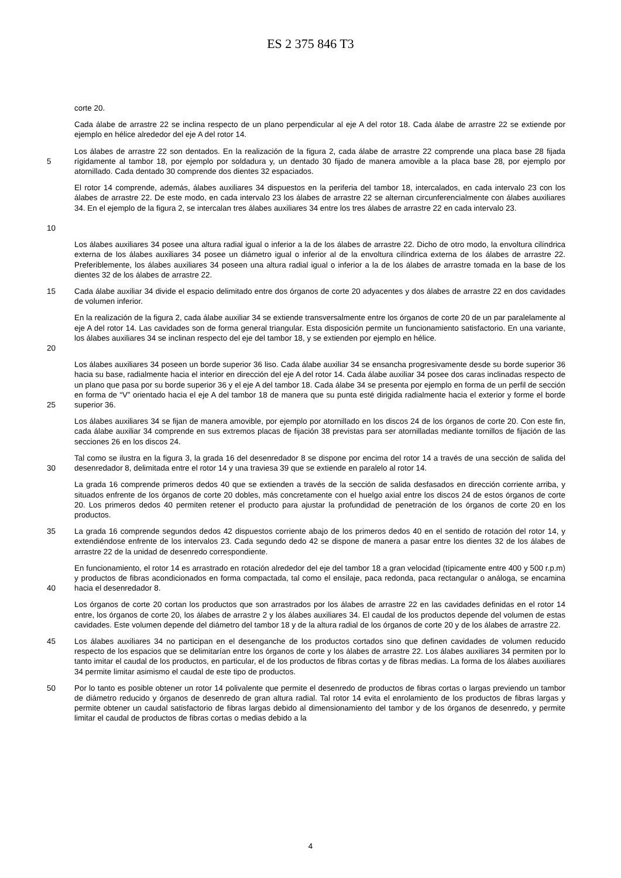ES 2 375 846 T3
corte 20.
Cada álabe de arrastre 22 se inclina respecto de un plano perpendicular al eje A del rotor 18. Cada álabe de arrastre 22 se extiende por ejemplo en hélice alrededor del eje A del rotor 14.
5 Los álabes de arrastre 22 son dentados. En la realización de la figura 2, cada álabe de arrastre 22 comprende una placa base 28 fijada rígidamente al tambor 18, por ejemplo por soldadura y, un dentado 30 fijado de manera amovible a la placa base 28, por ejemplo por atornillado. Cada dentado 30 comprende dos dientes 32 espaciados.
10 El rotor 14 comprende, además, álabes auxiliares 34 dispuestos en la periferia del tambor 18, intercalados, en cada intervalo 23 con los álabes de arrastre 22. De este modo, en cada intervalo 23 los álabes de arrastre 22 se alternan circunferencialmente con álabes auxiliares 34. En el ejemplo de la figura 2, se intercalan tres álabes auxiliares 34 entre los tres álabes de arrastre 22 en cada intervalo 23.
Los álabes auxiliares 34 posee una altura radial igual o inferior a la de los álabes de arrastre 22. Dicho de otro modo, la envoltura cilíndrica externa de los álabes auxiliares 34 posee un diámetro igual o inferior al de la envoltura cilíndrica externa de los álabes de arrastre 22. Preferiblemente, los álabes auxiliares 34 poseen una altura radial igual o inferior a la de los álabes de arrastre tomada en la base de los dientes 32 de los álabes de arrastre 22.
15 Cada álabe auxiliar 34 divide el espacio delimitado entre dos órganos de corte 20 adyacentes y dos álabes de arrastre 22 en dos cavidades de volumen inferior.
20 En la realización de la figura 2, cada álabe auxiliar 34 se extiende transversalmente entre los órganos de corte 20 de un par paralelamente al eje A del rotor 14. Las cavidades son de forma general triangular. Esta disposición permite un funcionamiento satisfactorio. En una variante, los álabes auxiliares 34 se inclinan respecto del eje del tambor 18, y se extienden por ejemplo en hélice.
25 Los álabes auxiliares 34 poseen un borde superior 36 liso. Cada álabe auxiliar 34 se ensancha progresivamente desde su borde superior 36 hacia su base, radialmente hacia el interior en dirección del eje A del rotor 14. Cada álabe auxiliar 34 posee dos caras inclinadas respecto de un plano que pasa por su borde superior 36 y el eje A del tambor 18. Cada álabe 34 se presenta por ejemplo en forma de un perfil de sección en forma de “V” orientado hacia el eje A del tambor 18 de manera que su punta esté dirigida radialmente hacia el exterior y forme el borde superior 36.
Los álabes auxiliares 34 se fijan de manera amovible, por ejemplo por atornillado en los discos 24 de los órganos de corte 20. Con este fin, cada álabe auxiliar 34 comprende en sus extremos placas de fijación 38 previstas para ser atornilladas mediante tornillos de fijación de las secciones 26 en los discos 24.
30 Tal como se ilustra en la figura 3, la grada 16 del desenredador 8 se dispone por encima del rotor 14 a través de una sección de salida del desenredador 8, delimitada entre el rotor 14 y una traviesa 39 que se extiende en paralelo al rotor 14.
La grada 16 comprende primeros dedos 40 que se extienden a través de la sección de salida desfasados en dirección corriente arriba, y situados enfrente de los órganos de corte 20 dobles, más concretamente con el huelgo axial entre los discos 24 de estos órganos de corte 20. Los primeros dedos 40 permiten retener el producto para ajustar la profundidad de penetración de los órganos de corte 20 en los productos.
35 La grada 16 comprende segundos dedos 42 dispuestos corriente abajo de los primeros dedos 40 en el sentido de rotación del rotor 14, y extendiéndose enfrente de los intervalos 23. Cada segundo dedo 42 se dispone de manera a pasar entre los dientes 32 de los álabes de arrastre 22 de la unidad de desenredo correspondiente.
40 En funcionamiento, el rotor 14 es arrastrado en rotación alrededor del eje del tambor 18 a gran velocidad (típicamente entre 400 y 500 r.p.m) y productos de fibras acondicionados en forma compactada, tal como el ensilaje, paca redonda, paca rectangular o análoga, se encamina hacia el desenredador 8.
Los órganos de corte 20 cortan los productos que son arrastrados por los álabes de arrastre 22 en las cavidades definidas en el rotor 14 entre, los órganos de corte 20, los álabes de arrastre 2 y los álabes auxiliares 34. El caudal de los productos depende del volumen de estas cavidades. Este volumen depende del diámetro del tambor 18 y de la altura radial de los órganos de corte 20 y de los álabes de arrastre 22.
45 Los álabes auxiliares 34 no participan en el desenganche de los productos cortados sino que definen cavidades de volumen reducido respecto de los espacios que se delimitarían entre los órganos de corte y los álabes de arrastre 22. Los álabes auxiliares 34 permiten por lo tanto imitar el caudal de los productos, en particular, el de los productos de fibras cortas y de fibras medias. La forma de los álabes auxiliares 34 permite limitar asimismo el caudal de este tipo de productos.
50 Por lo tanto es posible obtener un rotor 14 polivalente que permite el desenredo de productos de fibras cortas o largas previendo un tambor de diámetro reducido y órganos de desenredo de gran altura radial. Tal rotor 14 evita el enrolamiento de los productos de fibras largas y permite obtener un caudal satisfactorio de fibras largas debido al dimensionamiento del tambor y de los órganos de desenredo, y permite limitar el caudal de productos de fibras cortas o medias debido a la
4